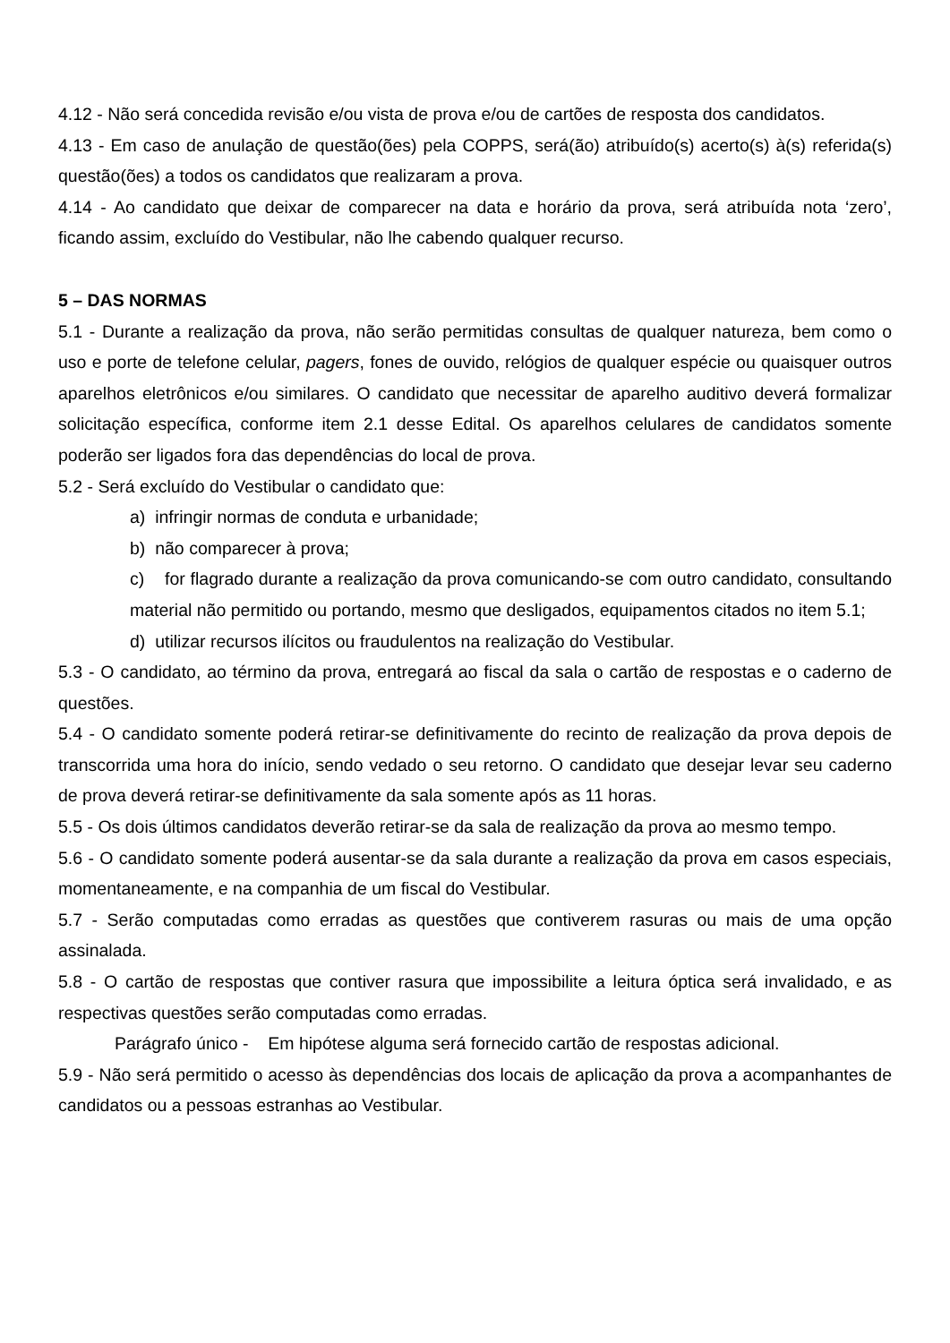4.12 - Não será concedida revisão e/ou vista de prova e/ou de cartões de resposta dos candidatos.
4.13 - Em caso de anulação de questão(ões) pela COPPS, será(ão) atribuído(s) acerto(s) à(s) referida(s) questão(ões) a todos os candidatos que realizaram a prova.
4.14 - Ao candidato que deixar de comparecer na data e horário da prova, será atribuída nota ‘zero’, ficando assim, excluído do Vestibular, não lhe cabendo qualquer recurso.
5 – DAS NORMAS
5.1 - Durante a realização da prova, não serão permitidas consultas de qualquer natureza, bem como o uso e porte de telefone celular, pagers, fones de ouvido, relógios de qualquer espécie ou quaisquer outros aparelhos eletrônicos e/ou similares. O candidato que necessitar de aparelho auditivo deverá formalizar solicitação específica, conforme item 2.1 desse Edital. Os aparelhos celulares de candidatos somente poderão ser ligados fora das dependências do local de prova.
5.2 - Será excluído do Vestibular o candidato que:
a) infringir normas de conduta e urbanidade;
b) não comparecer à prova;
c) for flagrado durante a realização da prova comunicando-se com outro candidato, consultando material não permitido ou portando, mesmo que desligados, equipamentos citados no item 5.1;
d) utilizar recursos ilícitos ou fraudulentos na realização do Vestibular.
5.3 - O candidato, ao término da prova, entregará ao fiscal da sala o cartão de respostas e o caderno de questões.
5.4 - O candidato somente poderá retirar-se definitivamente do recinto de realização da prova depois de transcorrida uma hora do início, sendo vedado o seu retorno. O candidato que desejar levar seu caderno de prova deverá retirar-se definitivamente da sala somente após as 11 horas.
5.5 - Os dois últimos candidatos deverão retirar-se da sala de realização da prova ao mesmo tempo.
5.6 - O candidato somente poderá ausentar-se da sala durante a realização da prova em casos especiais, momentaneamente, e na companhia de um fiscal do Vestibular.
5.7 - Serão computadas como erradas as questões que contiverem rasuras ou mais de uma opção assinalada.
5.8 - O cartão de respostas que contiver rasura que impossibilite a leitura óptica será invalidado, e as respectivas questões serão computadas como erradas.
Parágrafo único - Em hipótese alguma será fornecido cartão de respostas adicional.
5.9 - Não será permitido o acesso às dependências dos locais de aplicação da prova a acompanhantes de candidatos ou a pessoas estranhas ao Vestibular.